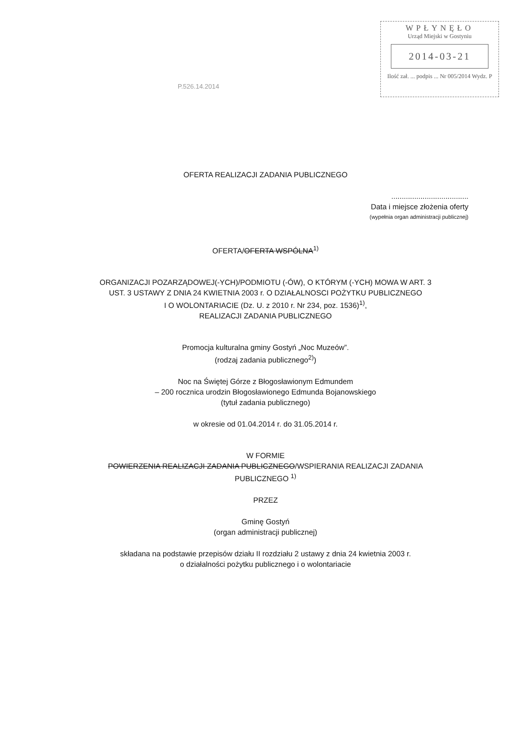WPŁYNĘŁO
Urząd Miejski w Gostyniu
2014-03-21
Ilość zał. ... podpis ... Nr 005/2014 Wydz. P
P.526.14.2014
OFERTA REALIZACJI ZADANIA PUBLICZNEGO
.....................................
Data i miejsce złożenia oferty
(wypełnia organ administracji publicznej)
OFERTA/OFERTA WSPÓLNA<sup>1)</sup>
ORGANIZACJI POZARZĄDOWEJ(-YCH)/PODMIOTU (-ÓW), O KTÓRYM (-YCH) MOWA W ART. 3
UST. 3 USTAWY Z DNIA 24 KWIETNIA 2003 r. O DZIAŁALNOSCI POŻYTKU PUBLICZNEGO
I O WOLONTARIACIE (Dz. U. z 2010 r. Nr 234, poz. 1536)<sup>1)</sup>,
REALIZACJI ZADANIA PUBLICZNEGO
Promocja kulturalna gminy Gostyń „Noc Muzeów”.
(rodzaj zadania publicznego<sup>2)</sup>)
Noc na Świętej Górze z Błogosławionym Edmundem
– 200 rocznica urodzin Błogosławionego Edmunda Bojanowskiego
(tytuł zadania publicznego)
w okresie od 01.04.2014 r. do 31.05.2014 r.
W FORMIE
POWIERZENIA REALIZACJI ZADANIA PUBLICZNEGO/WSPIERANIA REALIZACJI ZADANIA
PUBLICZNEGO <sup>1)</sup>
PRZEZ
Gminę Gostyń
(organ administracji publicznej)
składana na podstawie przepisów działu II rozdziału 2 ustawy z dnia 24 kwietnia 2003 r.
o działalności pożytku publicznego i o wolontariacie